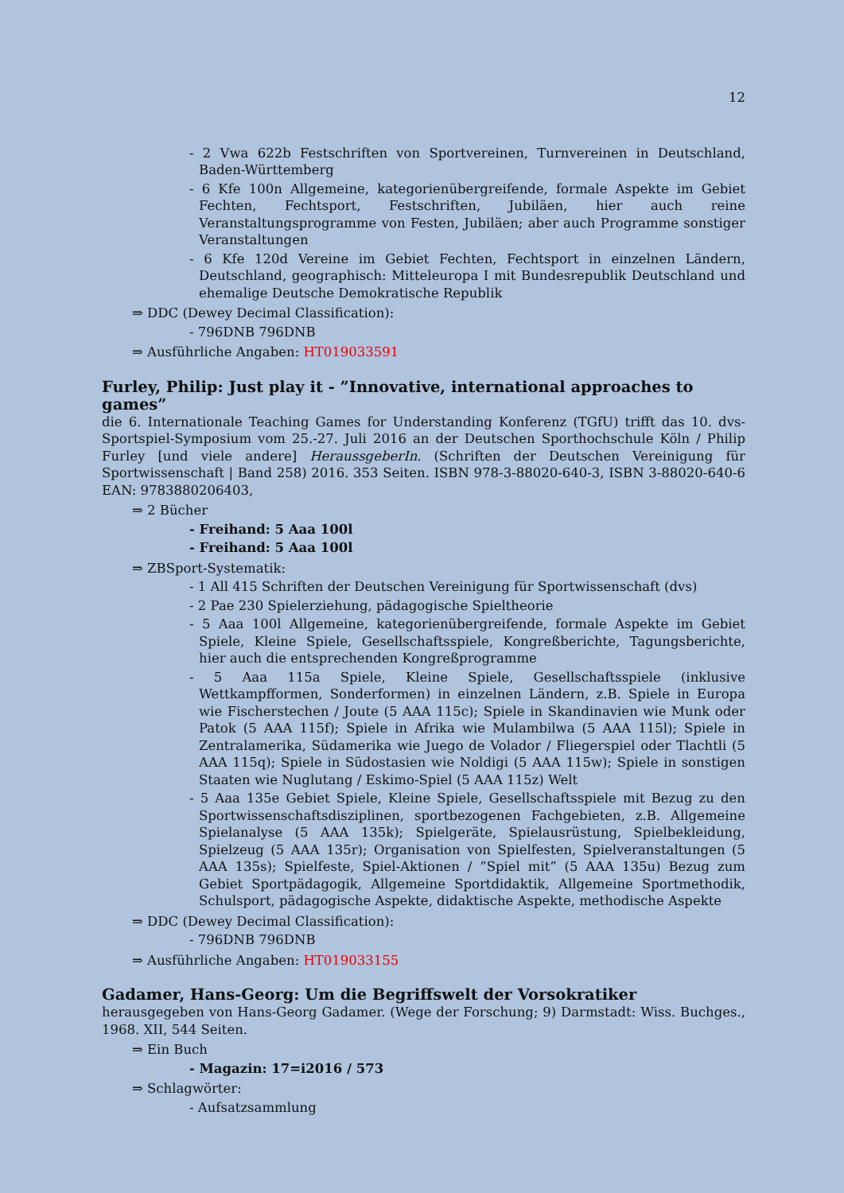12
- 2 Vwa 622b Festschriften von Sportvereinen, Turnvereinen in Deutschland, Baden-Württemberg
- 6 Kfe 100n Allgemeine, kategorienübergreifende, formale Aspekte im Gebiet Fechten, Fechtsport, Festschriften, Jubiläen, hier auch reine Veranstaltungsprogramme von Festen, Jubiläen; aber auch Programme sonstiger Veranstaltungen
- 6 Kfe 120d Vereine im Gebiet Fechten, Fechtsport in einzelnen Ländern, Deutschland, geographisch: Mitteleuropa I mit Bundesrepublik Deutschland und ehemalige Deutsche Demokratische Republik
⇒ DDC (Dewey Decimal Classification):
- 796DNB 796DNB
⇒ Ausführliche Angaben: HT019033591
Furley, Philip: Just play it - ”Innovative, international approaches to games”
die 6. Internationale Teaching Games for Understanding Konferenz (TGfU) trifft das 10. dvs-Sportspiel-Symposium vom 25.-27. Juli 2016 an der Deutschen Sporthochschule Köln / Philip Furley [und viele andere] HeraussgeberIn. (Schriften der Deutschen Vereinigung für Sportwissenschaft | Band 258) 2016. 353 Seiten. ISBN 978-3-88020-640-3, ISBN 3-88020-640-6 EAN: 9783880206403,
⇒ 2 Bücher
- Freihand: 5 Aaa 100l
- Freihand: 5 Aaa 100l
⇒ ZBSport-Systematik:
- 1 All 415 Schriften der Deutschen Vereinigung für Sportwissenschaft (dvs)
- 2 Pae 230 Spielerziehung, pädagogische Spieltheorie
- 5 Aaa 100l Allgemeine, kategorienübergreifende, formale Aspekte im Gebiet Spiele, Kleine Spiele, Gesellschaftsspiele, Kongreßberichte, Tagungsberichte, hier auch die entsprechenden Kongreßprogramme
- 5 Aaa 115a Spiele, Kleine Spiele, Gesellschaftsspiele (inklusive Wettkampfformen, Sonderformen) in einzelnen Ländern, z.B. Spiele in Europa wie Fischerstechen / Joute (5 AAA 115c); Spiele in Skandinavien wie Munk oder Patok (5 AAA 115f); Spiele in Afrika wie Mulambilwa (5 AAA 115l); Spiele in Zentralamerika, Südamerika wie Juego de Volador / Fliegerspiel oder Tlachtli (5 AAA 115q); Spiele in Südostasien wie Noldigi (5 AAA 115w); Spiele in sonstigen Staaten wie Nuglutang / Eskimo-Spiel (5 AAA 115z) Welt
- 5 Aaa 135e Gebiet Spiele, Kleine Spiele, Gesellschaftsspiele mit Bezug zu den Sportwissenschaftsdisziplinen, sportbezogenen Fachgebieten, z.B. Allgemeine Spielanalyse (5 AAA 135k); Spielgeräte, Spielausrüstung, Spielbekleidung, Spielzeug (5 AAA 135r); Organisation von Spielfesten, Spielveranstaltungen (5 AAA 135s); Spielfeste, Spiel-Aktionen / ”Spiel mit” (5 AAA 135u) Bezug zum Gebiet Sportpädagogik, Allgemeine Sportdidaktik, Allgemeine Sportmethodik, Schulsport, pädagogische Aspekte, didaktische Aspekte, methodische Aspekte
⇒ DDC (Dewey Decimal Classification):
- 796DNB 796DNB
⇒ Ausführliche Angaben: HT019033155
Gadamer, Hans-Georg: Um die Begriffswelt der Vorsokratiker
herausgegeben von Hans-Georg Gadamer. (Wege der Forschung; 9) Darmstadt: Wiss. Buchges., 1968. XII, 544 Seiten.
⇒ Ein Buch
- Magazin: 17=i2016 / 573
⇒ Schlagwörter:
- Aufsatzsammlung